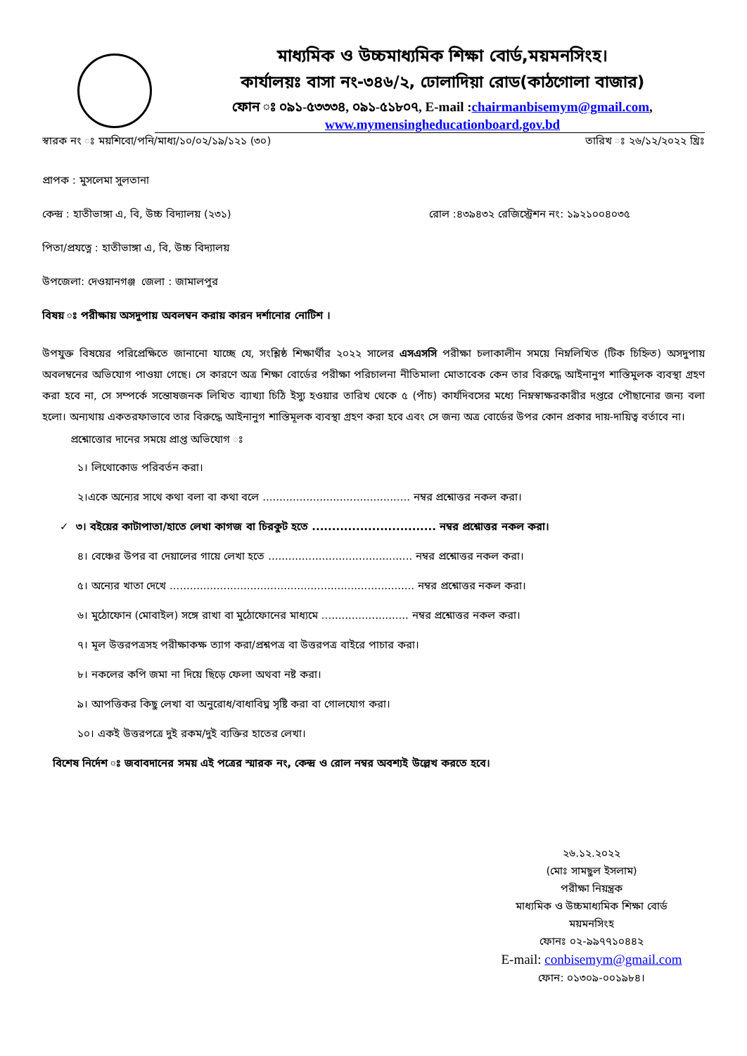মাধ্যমিক ও উচ্চমাধ্যমিক শিক্ষা বোর্ড,ময়মনসিংহ।
কার্যালয়ঃ বাসা নং-৩৪৬/২, ঢোলাদিয়া রোড(কাঠগোলা বাজার)
ফোন ঃ ০৯১-৫৩৩৩৪, ০৯১-৫১৮০৭, E-mail :chairmanbisemym@gmail.com,
www.mymensingheducationboard.gov.bd
স্বারক নং ঃ ময়শিবো/পনি/মাধ্য/১০/০২/১৯/১২১ (৩০) তারিখ ঃ ২৬/১২/২০২২ খ্রিঃ
প্রাপক : মুসলেমা সুলতানা
কেন্দ্র : হাতীভাঙ্গা এ, বি, উচ্চ বিদ্যালয় (২৩১) রোল :৪৩৯৪৩২ রেজিস্ট্রেশন নং: ১৯২১০০৪০৩৫
পিতা/প্রযত্নে : হাতীভাঙ্গা এ, বি, উচ্চ বিদ্যালয়
উপজেলা: দেওয়ানগঞ্জ জেলা : জামালপুর
বিষয় ঃ পরীক্ষায় অসদুপায় অবলম্বন করায় কারন দর্শানোর নোটিশ ।
উপযুক্ত বিষয়ের পরিপ্রেক্ষিতে জানানো যাচ্ছে যে, সংশ্লিষ্ঠ শিক্ষার্থীর ২০২২ সালের এসএসসি পরীক্ষা চলাকালীন সময়ে নিম্নলিখিত (টিক চিহ্নিত) অসদুপায় অবলম্বনের অভিযোগ পাওয়া গেছে। সে কারণে অত্র শিক্ষা বোর্ডের পরীক্ষা পরিচালনা নীতিমালা মোতাবেক কেন তার বিরুদ্ধে আইনানুগ শাস্তিমুলক ব্যবস্থা গ্রহণ করা হবে না, সে সম্পর্কে সন্তোষজনক লিখিত ব্যাখ্যা চিঠি ইস্যু হওয়ার তারিখ থেকে ৫ (পাঁচ) কার্যদিবসের মধ্যে নিম্নস্বাক্ষরকারীর দপ্তরে পৌছানোর জন্য বলা হলো। অন্যথায় একতরফাভাবে তার বিরুদ্ধে আইনানুগ শাস্তিমূলক ব্যবস্থা গ্রহণ করা হবে এবং সে জন্য অত্র বোর্ডের উপর কোন প্রকার দায়-দায়িত্ব বর্তাবে না।
প্রশ্নোত্তোর দানের সময়ে প্রাপ্ত অভিযোগ ঃ
১। লিথোকোড পরিবর্তন করা।
২।একে অন্যের সাথে কথা বলা বা কথা বলে ............................................ নম্বর প্রশ্নোত্তর নকল করা।
✓ ৩। বইয়ের কাটাপাতা/হাতে লেখা কাগজ বা চিরকুট হতে ............................... নম্বর প্রশ্নোত্তর নকল করা।
৪। বেঞ্চের উপর বা দেয়ালের গায়ে লেখা হতে ........................................... নম্বর প্রশ্নোত্তর নকল করা।
৫। অন্যের খাতা দেখে ......................................................................... নম্বর প্রশ্নোত্তর নকল করা।
৬। মুঠোফোন (মোবাইল) সঙ্গে রাখা বা মুঠোফোনের মাধ্যমে .......................... নম্বর প্রশ্নোত্তর নকল করা।
৭। মূল উত্তরপত্রসহ পরীক্ষাকক্ষ ত্যাগ করা/প্রশ্নপত্র বা উত্তরপত্র বাইরে পাচার করা।
৮। নকলের কপি জমা না দিয়ে ছিড়ে ফেলা অথবা নষ্ট করা।
৯। আপত্তিকর কিছু লেখা বা অনুরোধ/বাধাবিঘ্ন সৃষ্টি করা বা গোলযোগ করা।
১০। একই উত্তরপত্রে দুই রকম/দুই ব্যক্তির হাতের লেখা।
বিশেষ নির্দেশ ঃ জবাবদানের সময় এই পত্রের স্মারক নং, কেন্দ্র ও রোল নম্বর অবশ্যই উল্লেখ করতে হবে।
২৬.১২.২০২২
(মোঃ সামছুল ইসলাম)
পরীক্ষা নিয়ন্ত্রক
মাধ্যমিক ও উচ্চমাধ্যমিক শিক্ষা বোর্ড
ময়মনসিংহ
ফোনঃ ০২-৯৯৭৭১০৪৪২
E-mail: conbisemym@gmail.com
ফোন: ০১৩০৯-০০১৯৮৪।